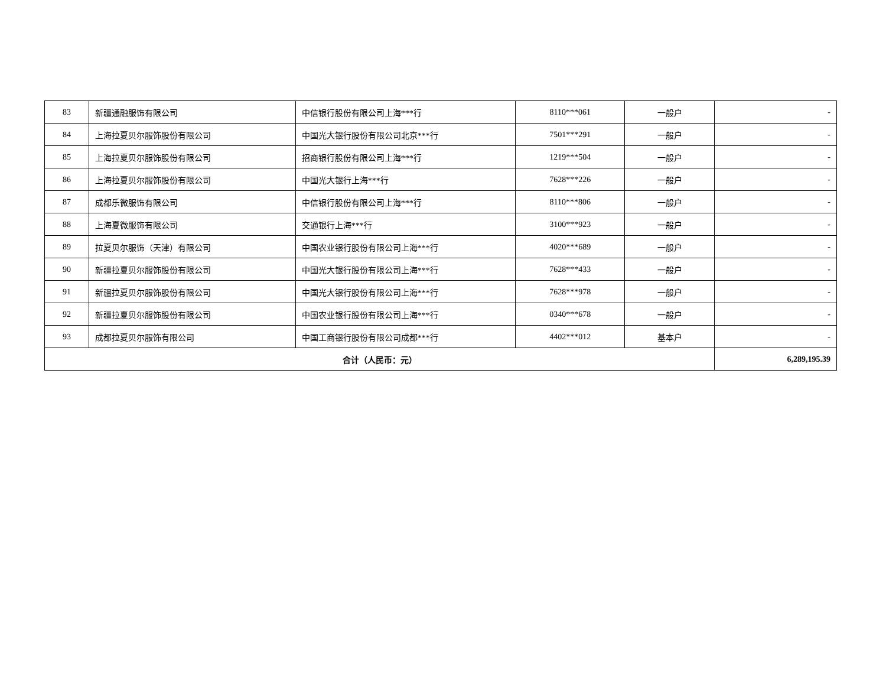| 83 | 新疆通融服饰有限公司 | 中信银行股份有限公司上海***行 | 8110***061 | 一般户 | - |
| 84 | 上海拉夏贝尔服饰股份有限公司 | 中国光大银行股份有限公司北京***行 | 7501***291 | 一般户 | - |
| 85 | 上海拉夏贝尔服饰股份有限公司 | 招商银行股份有限公司上海***行 | 1219***504 | 一般户 | - |
| 86 | 上海拉夏贝尔服饰股份有限公司 | 中国光大银行上海***行 | 7628***226 | 一般户 | - |
| 87 | 成都乐微服饰有限公司 | 中信银行股份有限公司上海***行 | 8110***806 | 一般户 | - |
| 88 | 上海夏微服饰有限公司 | 交通银行上海***行 | 3100***923 | 一般户 | - |
| 89 | 拉夏贝尔服饰（天津）有限公司 | 中国农业银行股份有限公司上海***行 | 4020***689 | 一般户 | - |
| 90 | 新疆拉夏贝尔服饰股份有限公司 | 中国光大银行股份有限公司上海***行 | 7628***433 | 一般户 | - |
| 91 | 新疆拉夏贝尔服饰股份有限公司 | 中国光大银行股份有限公司上海***行 | 7628***978 | 一般户 | - |
| 92 | 新疆拉夏贝尔服饰股份有限公司 | 中国农业银行股份有限公司上海***行 | 0340***678 | 一般户 | - |
| 93 | 成都拉夏贝尔服饰有限公司 | 中国工商银行股份有限公司成都***行 | 4402***012 | 基本户 | - |
| 合计（人民币：元） | | | | | 6,289,195.39 |